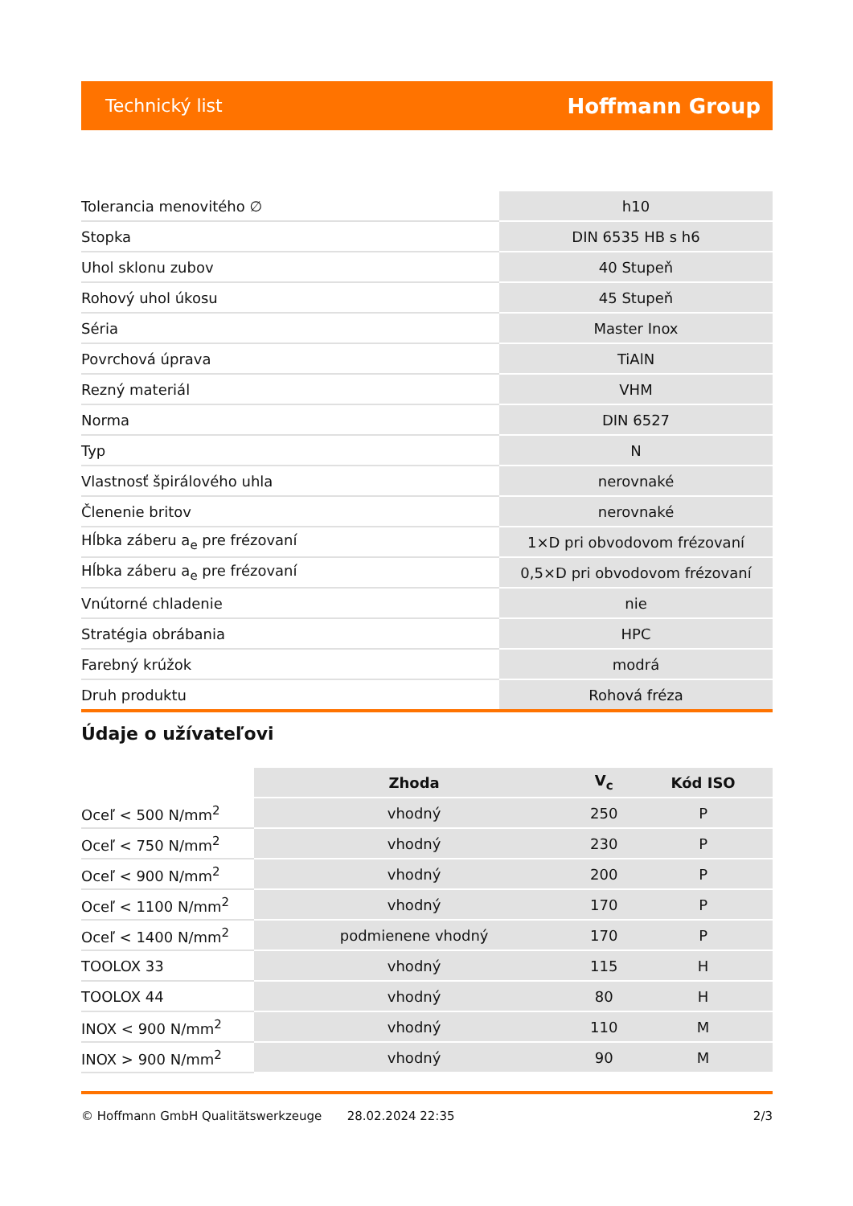Technický list Hoffmann Group
| Tolerancia menovitého ∅ | h10 |
| Stopka | DIN 6535 HB s h6 |
| Uhol sklonu zubov | 40 Stupeň |
| Rohový uhol úkosu | 45 Stupeň |
| Séria | Master Inox |
| Povrchová úprava | TiAlN |
| Rezný materiál | VHM |
| Norma | DIN 6527 |
| Typ | N |
| Vlastnosť špirálového uhla | nerovnaké |
| Členenie britov | nerovnaké |
| Hĺbka záberu a<sub>e</sub> pre frézovaní | 1×D pri obvodovom frézovaní |
| Hĺbka záberu a<sub>e</sub> pre frézovaní | 0,5×D pri obvodovom frézovaní |
| Vnútorné chladenie | nie |
| Stratégia obrábania | HPC |
| Farebný krúžok | modrá |
| Druh produktu | Rohová fréza |
Údaje o užívateľovi
| | Zhoda | V<sub>c</sub> | Kód ISO |
| --- | --- | --- | --- |
| Oceľ < 500 N/mm<sup>2</sup> | vhodný | 250 | P |
| Oceľ < 750 N/mm<sup>2</sup> | vhodný | 230 | P |
| Oceľ < 900 N/mm<sup>2</sup> | vhodný | 200 | P |
| Oceľ < 1100 N/mm<sup>2</sup> | vhodný | 170 | P |
| Oceľ < 1400 N/mm<sup>2</sup> | podmienene vhodný | 170 | P |
| TOOLOX 33 | vhodný | 115 | H |
| TOOLOX 44 | vhodný | 80 | H |
| INOX < 900 N/mm<sup>2</sup> | vhodný | 110 | M |
| INOX > 900 N/mm<sup>2</sup> | vhodný | 90 | M |
© Hoffmann GmbH Qualitätswerkzeuge 28.02.2024 22:35 2/3